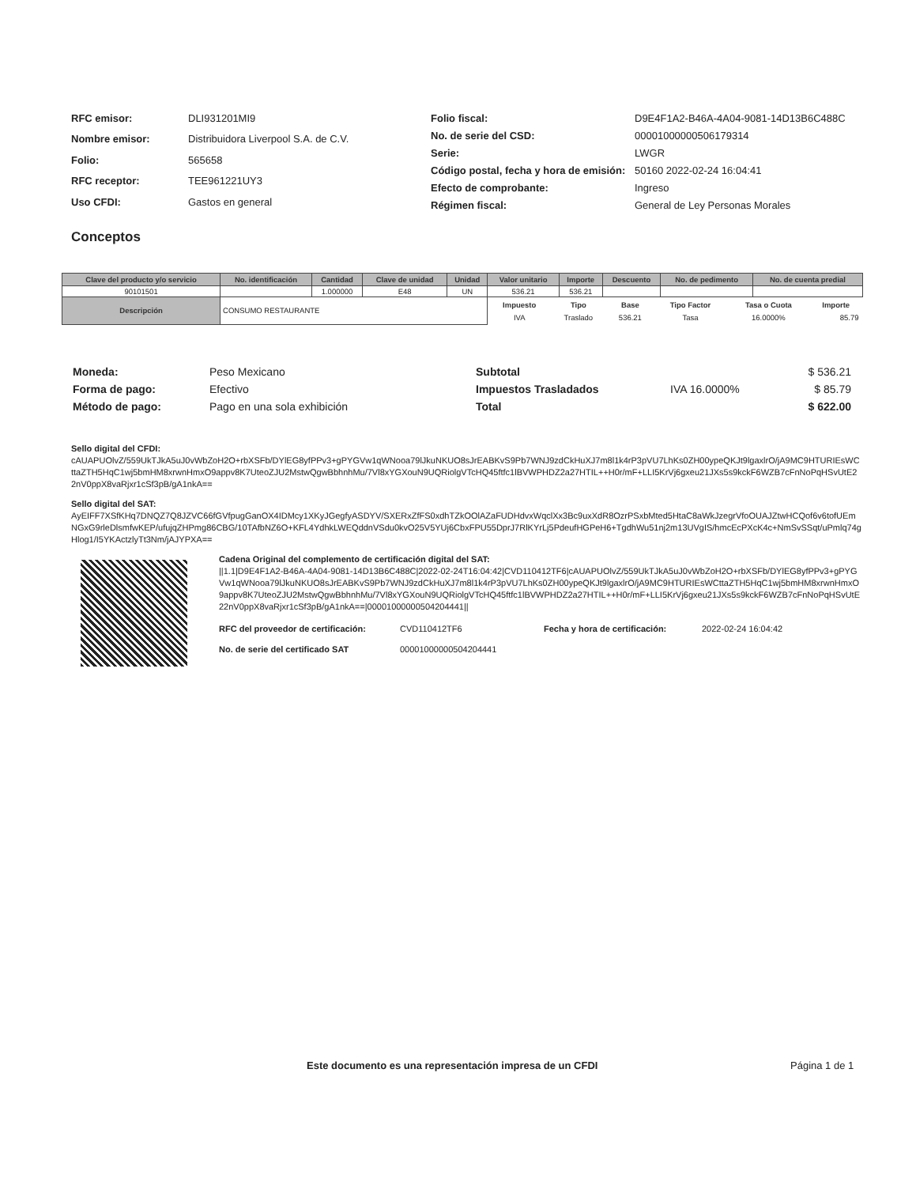| RFC emisor: | DLI931201MI9 |
| Nombre emisor: | Distribuidora Liverpool S.A. de C.V. |
| Folio: | 565658 |
| RFC receptor: | TEE961221UY3 |
| Uso CFDI: | Gastos en general |
| Folio fiscal: | D9E4F1A2-B46A-4A04-9081-14D13B6C488C |
| No. de serie del CSD: | 00001000000506179314 |
| Serie: | LWGR |
| Código postal, fecha y hora de emisión: | 50160 2022-02-24 16:04:41 |
| Efecto de comprobante: | Ingreso |
| Régimen fiscal: | General de Ley Personas Morales |
Conceptos
| Clave del producto y/o servicio | No. identificación | Cantidad | Clave de unidad | Unidad | Valor unitario | Importe | Descuento | No. de pedimento | No. de cuenta predial |
| --- | --- | --- | --- | --- | --- | --- | --- | --- | --- |
| 90101501 | | 1.000000 | E48 | UN | 536.21 | 536.21 | | | |
| Descripción | CONSUMO RESTAURANTE | | | | / Impuesto / Tipo / Base / Tipo Factor / Tasa o Cuota / Importe / / --- / --- / --- / --- / --- / --- / / IVA / Traslado / 536.21 / Tasa / 16.0000% / 85.79 / | | | | |
| Moneda: | Peso Mexicano |
| Forma de pago: | Efectivo |
| Método de pago: | Pago en una sola exhibición |
| Subtotal | | $ 536.21 |
| Impuestos Trasladados | IVA 16.0000% | $ 85.79 |
| Total | | $ 622.00 |
Sello digital del CFDI:
cAUAPUOlvZ/559UkTJkA5uJ0vWbZoH2O+rbXSFb/DYlEG8yfPPv3+gPYGVw1qWNooa79lJkuNKUO8sJrEABKvS9Pb7WNJ9zdCkHuXJ7m8l1k4rP3pVU7LhKs0ZH00ypeQKJt9lgaxlrO/jA9MC9HTURIEsWCttaZTH5HqC1wj5bmHM8xrwnHmxO9appv8K7UteoZJU2MstwQgwBbhnhMu/7Vl8xYGXouN9UQRiolgVTcHQ45ftfc1lBVWPHDZ2a27HTIL++H0r/mF+LLI5KrVj6gxeu21JXs5s9kckF6WZB7cFnNoPqHSvUtE22nV0ppX8vaRjxr1cSf3pB/gA1nkA==
Sello digital del SAT:
AyEIFF7XSfKHq7DNQZ7Q8JZVC66fGVfpugGanOX4IDMcy1XKyJGegfyASDYV/SXERxZfFS0xdhTZkOOlAZaFUDHdvxWqclXx3Bc9uxXdR8OzrPSxbMted5HtaC8aWkJzegrVfoOUAJZtwHCQof6v6tofUEmNGxG9rleDlsmfwKEP/ufujqZHPmg86CBG/10TAfbNZ6O+KFL4YdhkLWEQddnVSdu0kvO25V5YUj6CbxFPU55DprJ7RlKYrLj5PdeufHGPeH6+TgdhWu51nj2m13UVgIS/hmcEcPXcK4c+NmSvSSqt/uPmlq74gHlog1/I5YKActzlyTt3Nm/jAJYPXA==
Cadena Original del complemento de certificación digital del SAT:
||1.1|D9E4F1A2-B46A-4A04-9081-14D13B6C488C|2022-02-24T16:04:42|CVD110412TF6|cAUAPUOlvZ/559UkTJkA5uJ0vWbZoH2O+rbXSFb/DYlEG8yfPPv3+gPYGVw1qWNooa79lJkuNKUO8sJrEABKvS9Pb7WNJ9zdCkHuXJ7m8l1k4rP3pVU7LhKs0ZH00ypeQKJt9lgaxlrO/jA9MC9HTURIEsWCttaZTH5HqC1wj5bmHM8xrwnHmxO9appv8K7UteoZJU2MstwQgwBbhnhMu/7Vl8xYGXouN9UQRiolgVTcHQ45ftfc1lBVWPHDZ2a27HTIL++H0r/mF+LLI5KrVj6gxeu21JXs5s9kckF6WZB7cFnNoPqHSvUtE22nV0ppX8vaRjxr1cSf3pB/gA1nkA==|00001000000504204441||
| RFC del proveedor de certificación: | CVD110412TF6 | Fecha y hora de certificación: | 2022-02-24 16:04:42 |
| No. de serie del certificado SAT | 00001000000504204441 | | |
Este documento es una representación impresa de un CFDI
Página 1 de 1